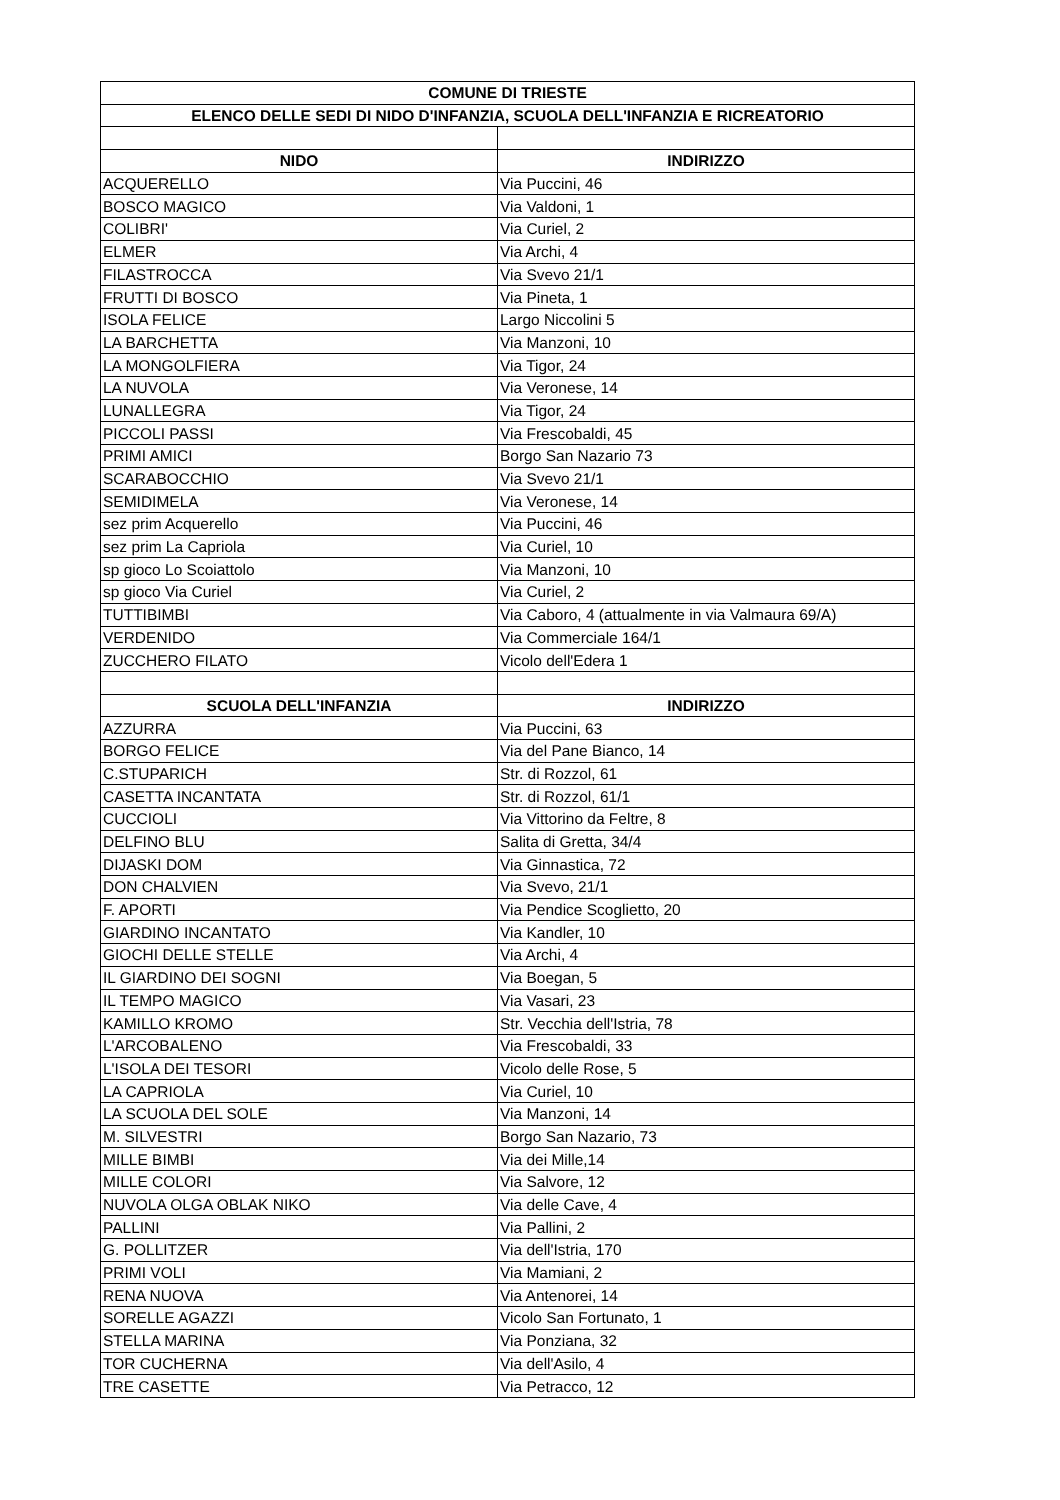| COMUNE DI TRIESTE | |
| --- | --- |
| ELENCO DELLE SEDI DI NIDO D'INFANZIA, SCUOLA DELL'INFANZIA E RICREATORIO | |
| NIDO | INDIRIZZO |
| ACQUERELLO | Via Puccini, 46 |
| BOSCO MAGICO | Via Valdoni, 1 |
| COLIBRI' | Via Curiel, 2 |
| ELMER | Via Archi, 4 |
| FILASTROCCA | Via Svevo 21/1 |
| FRUTTI DI BOSCO | Via Pineta, 1 |
| ISOLA FELICE | Largo Niccolini 5 |
| LA BARCHETTA | Via Manzoni, 10 |
| LA MONGOLFIERA | Via Tigor, 24 |
| LA NUVOLA | Via Veronese, 14 |
| LUNALLEGRA | Via Tigor, 24 |
| PICCOLI PASSI | Via Frescobaldi, 45 |
| PRIMI AMICI | Borgo San Nazario 73 |
| SCARABOCCHIO | Via Svevo 21/1 |
| SEMIDIMELA | Via Veronese, 14 |
| sez prim Acquerello | Via Puccini, 46 |
| sez prim La Capriola | Via Curiel, 10 |
| sp gioco Lo Scoiattolo | Via Manzoni, 10 |
| sp gioco Via Curiel | Via Curiel, 2 |
| TUTTIBIMBI | Via Caboro, 4 (attualmente in via Valmaura 69/A) |
| VERDENIDO | Via Commerciale 164/1 |
| ZUCCHERO FILATO | Vicolo dell'Edera 1 |
| SCUOLA DELL'INFANZIA | INDIRIZZO |
| AZZURRA | Via Puccini, 63 |
| BORGO FELICE | Via del Pane Bianco, 14 |
| C.STUPARICH | Str. di Rozzol, 61 |
| CASETTA INCANTATA | Str. di Rozzol, 61/1 |
| CUCCIOLI | Via Vittorino da Feltre, 8 |
| DELFINO BLU | Salita di Gretta, 34/4 |
| DIJASKI DOM | Via Ginnastica, 72 |
| DON CHALVIEN | Via Svevo, 21/1 |
| F. APORTI | Via Pendice Scoglietto, 20 |
| GIARDINO INCANTATO | Via Kandler, 10 |
| GIOCHI DELLE STELLE | Via Archi, 4 |
| IL GIARDINO DEI SOGNI | Via Boegan, 5 |
| IL TEMPO MAGICO | Via Vasari, 23 |
| KAMILLO KROMO | Str. Vecchia dell'Istria, 78 |
| L'ARCOBALENO | Via Frescobaldi, 33 |
| L'ISOLA DEI TESORI | Vicolo delle Rose, 5 |
| LA CAPRIOLA | Via Curiel, 10 |
| LA SCUOLA DEL SOLE | Via Manzoni, 14 |
| M. SILVESTRI | Borgo San Nazario, 73 |
| MILLE BIMBI | Via dei Mille,14 |
| MILLE COLORI | Via Salvore, 12 |
| NUVOLA OLGA OBLAK NIKO | Via delle Cave, 4 |
| PALLINI | Via Pallini, 2 |
| G. POLLITZER | Via dell'Istria, 170 |
| PRIMI VOLI | Via Mamiani, 2 |
| RENA NUOVA | Via Antenorei, 14 |
| SORELLE AGAZZI | Vicolo San Fortunato, 1 |
| STELLA MARINA | Via Ponziana, 32 |
| TOR CUCHERNA | Via dell'Asilo, 4 |
| TRE CASETTE | Via Petracco, 12 |